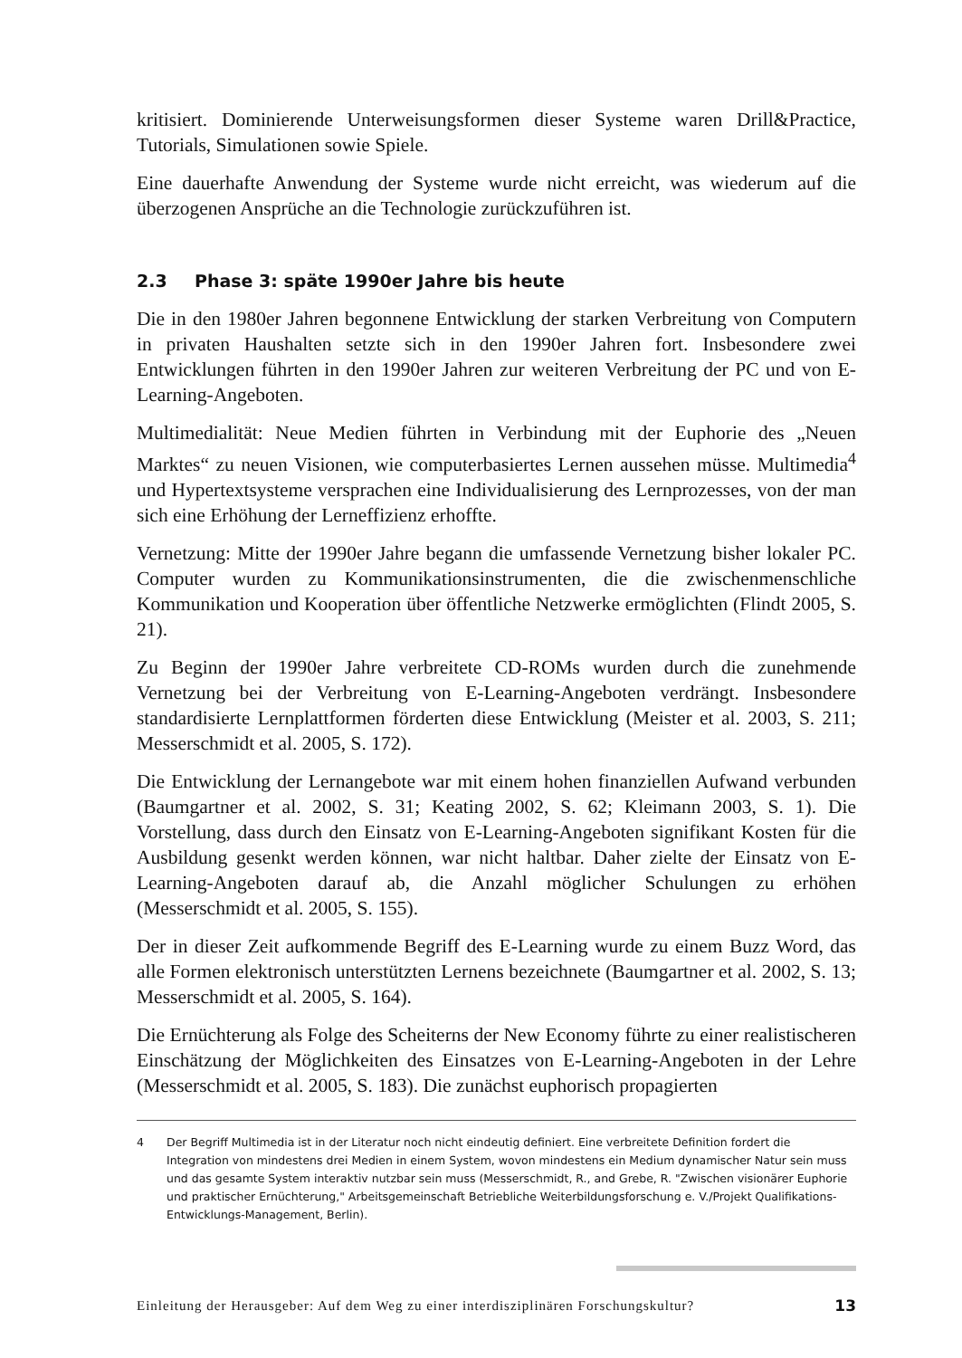kritisiert. Dominierende Unterweisungsformen dieser Systeme waren Drill&Practice, Tutorials, Simulationen sowie Spiele.
Eine dauerhafte Anwendung der Systeme wurde nicht erreicht, was wiederum auf die überzogenen Ansprüche an die Technologie zurückzuführen ist.
2.3 Phase 3: späte 1990er Jahre bis heute
Die in den 1980er Jahren begonnene Entwicklung der starken Verbreitung von Computern in privaten Haushalten setzte sich in den 1990er Jahren fort. Insbesondere zwei Entwicklungen führten in den 1990er Jahren zur weiteren Verbreitung der PC und von E-Learning-Angeboten.
Multimedialität: Neue Medien führten in Verbindung mit der Euphorie des „Neuen Marktes“ zu neuen Visionen, wie computerbasiertes Lernen aussehen müsse. Multimedia<sup>4</sup> und Hypertextsysteme versprachen eine Individualisierung des Lernprozesses, von der man sich eine Erhöhung der Lerneffizienz erhoffte.
Vernetzung: Mitte der 1990er Jahre begann die umfassende Vernetzung bisher lokaler PC. Computer wurden zu Kommunikationsinstrumenten, die die zwischenmenschliche Kommunikation und Kooperation über öffentliche Netzwerke ermöglichten (Flindt 2005, S. 21).
Zu Beginn der 1990er Jahre verbreitete CD-ROMs wurden durch die zunehmende Vernetzung bei der Verbreitung von E-Learning-Angeboten verdrängt. Insbesondere standardisierte Lernplattformen förderten diese Entwicklung (Meister et al. 2003, S. 211; Messerschmidt et al. 2005, S. 172).
Die Entwicklung der Lernangebote war mit einem hohen finanziellen Aufwand verbunden (Baumgartner et al. 2002, S. 31; Keating 2002, S. 62; Kleimann 2003, S. 1). Die Vorstellung, dass durch den Einsatz von E-Learning-Angeboten signifikant Kosten für die Ausbildung gesenkt werden können, war nicht haltbar. Daher zielte der Einsatz von E-Learning-Angeboten darauf ab, die Anzahl möglicher Schulungen zu erhöhen (Messerschmidt et al. 2005, S. 155).
Der in dieser Zeit aufkommende Begriff des E-Learning wurde zu einem Buzz Word, das alle Formen elektronisch unterstützten Lernens bezeichnete (Baumgartner et al. 2002, S. 13; Messerschmidt et al. 2005, S. 164).
Die Ernüchterung als Folge des Scheiterns der New Economy führte zu einer realistischeren Einschätzung der Möglichkeiten des Einsatzes von E-Learning-Angeboten in der Lehre (Messerschmidt et al. 2005, S. 183). Die zunächst euphorisch propagierten
4 Der Begriff Multimedia ist in der Literatur noch nicht eindeutig definiert. Eine verbreitete Definition fordert die Integration von mindestens drei Medien in einem System, wovon mindestens ein Medium dynamischer Natur sein muss und das gesamte System interaktiv nutzbar sein muss (Messerschmidt, R., and Grebe, R. "Zwischen visionärer Euphorie und praktischer Ernüchterung," Arbeitsgemeinschaft Betriebliche Weiterbildungsforschung e. V./Projekt Qualifikations-Entwicklungs-Management, Berlin).
Einleitung der Herausgeber: Auf dem Weg zu einer interdisziplinären Forschungskultur? 13